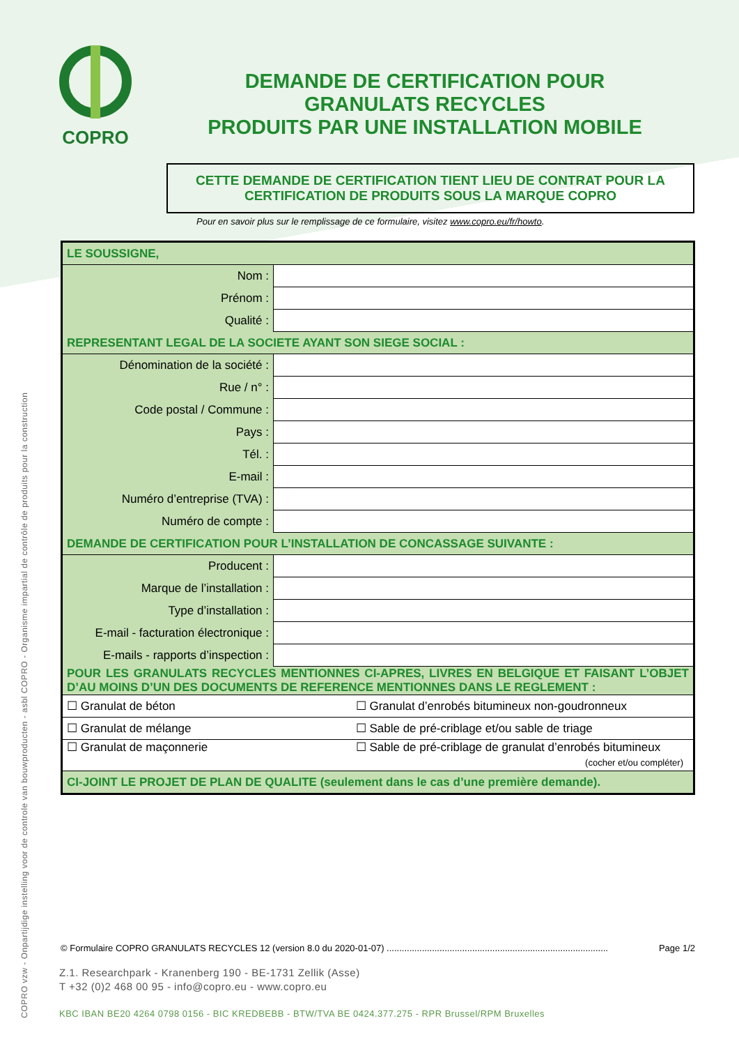COPRO
DEMANDE DE CERTIFICATION POUR GRANULATS RECYCLES
PRODUITS PAR UNE INSTALLATION MOBILE
CETTE DEMANDE DE CERTIFICATION TIENT LIEU DE CONTRAT POUR LA
CERTIFICATION DE PRODUITS SOUS LA MARQUE COPRO
Pour en savoir plus sur le remplissage de ce formulaire, visitez www.copro.eu/fr/howto.
| LE SOUSSIGNE, | |
| Nom : | |
| Prénom : | |
| Qualité : | |
| REPRESENTANT LEGAL DE LA SOCIETE AYANT SON SIEGE SOCIAL : | |
| Dénomination de la société : | |
| Rue / n° : | |
| Code postal / Commune : | |
| Pays : | |
| Tél. : | |
| E-mail : | |
| Numéro d’entreprise (TVA) : | |
| Numéro de compte : | |
| DEMANDE DE CERTIFICATION POUR L’INSTALLATION DE CONCASSAGE SUIVANTE : | |
| Producent : | |
| Marque de l’installation : | |
| Type d’installation : | |
| E-mail - facturation électronique : | |
| E-mails - rapports d’inspection : | |
| POUR LES GRANULATS RECYCLES MENTIONNES CI-APRES, LIVRES EN BELGIQUE ET FAISANT L’OBJET D’AU MOINS D’UN DES DOCUMENTS DE REFERENCE MENTIONNES DANS LE REGLEMENT : | |
| ☐ Granulat de béton ☐ Granulat d’enrobés bitumineux non-goudronneux | |
| ☐ Granulat de mélange ☐ Sable de pré-criblage et/ou sable de triage | |
| ☐ Granulat de maçonnerie ☐ Sable de pré-criblage de granulat d’enrobés bitumineux (cocher et/ou compléter) | |
| CI-JOINT LE PROJET DE PLAN DE QUALITE (seulement dans le cas d’une première demande). | |
© Formulaire COPRO GRANULATS RECYCLES 12 (version 8.0 du 2020-01-07) ........................................................................................ Page 1/2
Z.1. Researchpark - Kranenberg 190 - BE-1731 Zellik (Asse)
T +32 (0)2 468 00 95 - info@copro.eu - www.copro.eu
KBC IBAN BE20 4264 0798 0156 - BIC KREDBEBB - BTW/TVA BE 0424.377.275 - RPR Brussel/RPM Bruxelles
COPRO vzw - Onpartijdige instelling voor de controle van bouwproducten - asbl COPRO - Organisme impartial de contrôle de produits pour la construction